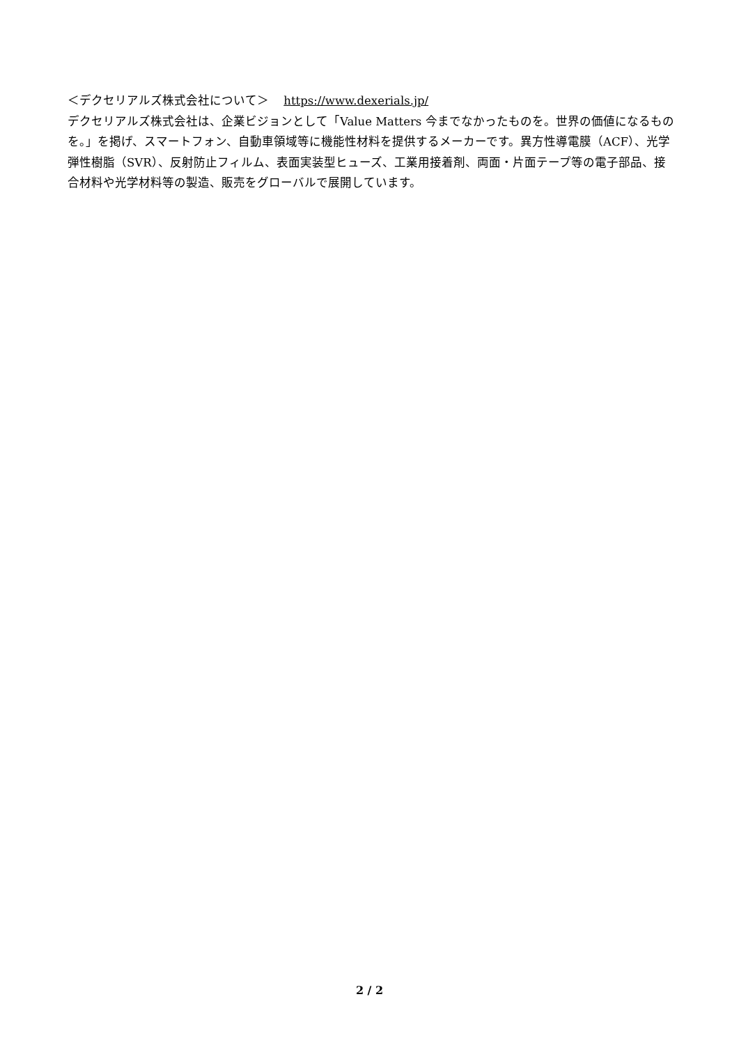＜デクセリアルズ株式会社について＞ https://www.dexerials.jp/
デクセリアルズ株式会社は、企業ビジョンとして「Value Matters 今までなかったものを。世界の価値になるものを。」を掲げ、スマートフォン、自動車領域等に機能性材料を提供するメーカーです。異方性導電膜（ACF）、光学弾性樹脂（SVR）、反射防止フィルム、表面実装型ヒューズ、工業用接着剤、両面・片面テープ等の電子部品、接合材料や光学材料等の製造、販売をグローバルで展開しています。
2 / 2